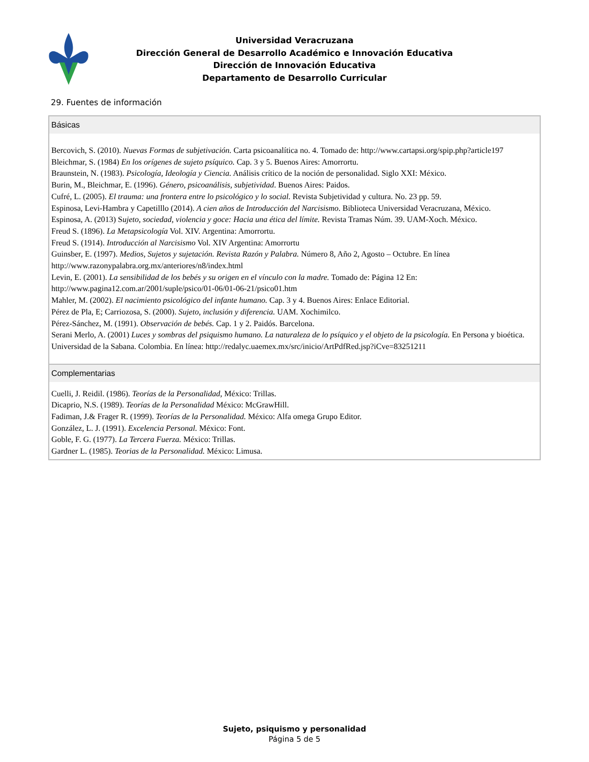Universidad Veracruzana
Dirección General de Desarrollo Académico e Innovación Educativa
Dirección de Innovación Educativa
Departamento de Desarrollo Curricular
29. Fuentes de información
Básicas
Bercovich, S. (2010). Nuevas Formas de subjetivación. Carta psicoanalítica no. 4. Tomado de: http://www.cartapsi.org/spip.php?article197
Bleichmar, S. (1984) En los orígenes de sujeto psíquico. Cap. 3 y 5. Buenos Aires: Amorrortu.
Braunstein, N. (1983). Psicología, Ideología y Ciencia. Análisis crítico de la noción de personalidad. Siglo XXI: México.
Burin, M., Bleichmar, E. (1996). Género, psicoanálisis, subjetividad. Buenos Aires: Paidos.
Cufré, L. (2005). El trauma: una frontera entre lo psicológico y lo social. Revista Subjetividad y cultura. No. 23 pp. 59.
Espinosa, Levi-Hambra y Capetilllo (2014). A cien años de Introducción del Narcisismo. Biblioteca Universidad Veracruzana, México.
Espinosa, A. (2013) Sujeto, sociedad, violencia y goce: Hacia una ética del límite. Revista Tramas Núm. 39. UAM-Xoch. México.
Freud S. (1896). La Metapsicología Vol. XIV. Argentina: Amorrortu.
Freud S. (1914). Introducción al Narcisismo Vol. XIV Argentina: Amorrortu
Guinsber, E. (1997). Medios, Sujetos y sujetación. Revista Razón y Palabra. Número 8, Año 2, Agosto – Octubre. En línea http://www.razonypalabra.org.mx/anteriores/n8/index.html
Levin, E. (2001). La sensibilidad de los bebés y su origen en el vínculo con la madre. Tomado de: Página 12 En: http://www.pagina12.com.ar/2001/suple/psico/01-06/01-06-21/psico01.htm
Mahler, M. (2002). El nacimiento psicológico del infante humano. Cap. 3 y 4. Buenos Aires: Enlace Editorial.
Pérez de Pla, E; Carriozosa, S. (2000). Sujeto, inclusión y diferencia. UAM. Xochimilco.
Pérez-Sánchez, M. (1991). Observación de bebés. Cap. 1 y 2. Paidós. Barcelona.
Serani Merlo, A. (2001) Luces y sombras del psiquismo humano. La naturaleza de lo psíquico y el objeto de la psicología. En Persona y bioética. Universidad de la Sabana. Colombia. En línea: http://redalyc.uaemex.mx/src/inicio/ArtPdfRed.jsp?iCve=83251211
Complementarias
Cuelli, J. Reidil. (1986). Teorías de la Personalidad, México: Trillas.
Dicaprio, N.S. (1989). Teorías de la Personalidad México: McGrawHill.
Fadiman, J.& Frager R. (1999). Teorías de la Personalidad. México: Alfa omega Grupo Editor.
González, L. J. (1991). Excelencia Personal. México: Font.
Goble, F. G. (1977). La Tercera Fuerza. México: Trillas.
Gardner L. (1985). Teorias de la Personalidad. México: Limusa.
Sujeto, psiquismo y personalidad
Página 5 de 5